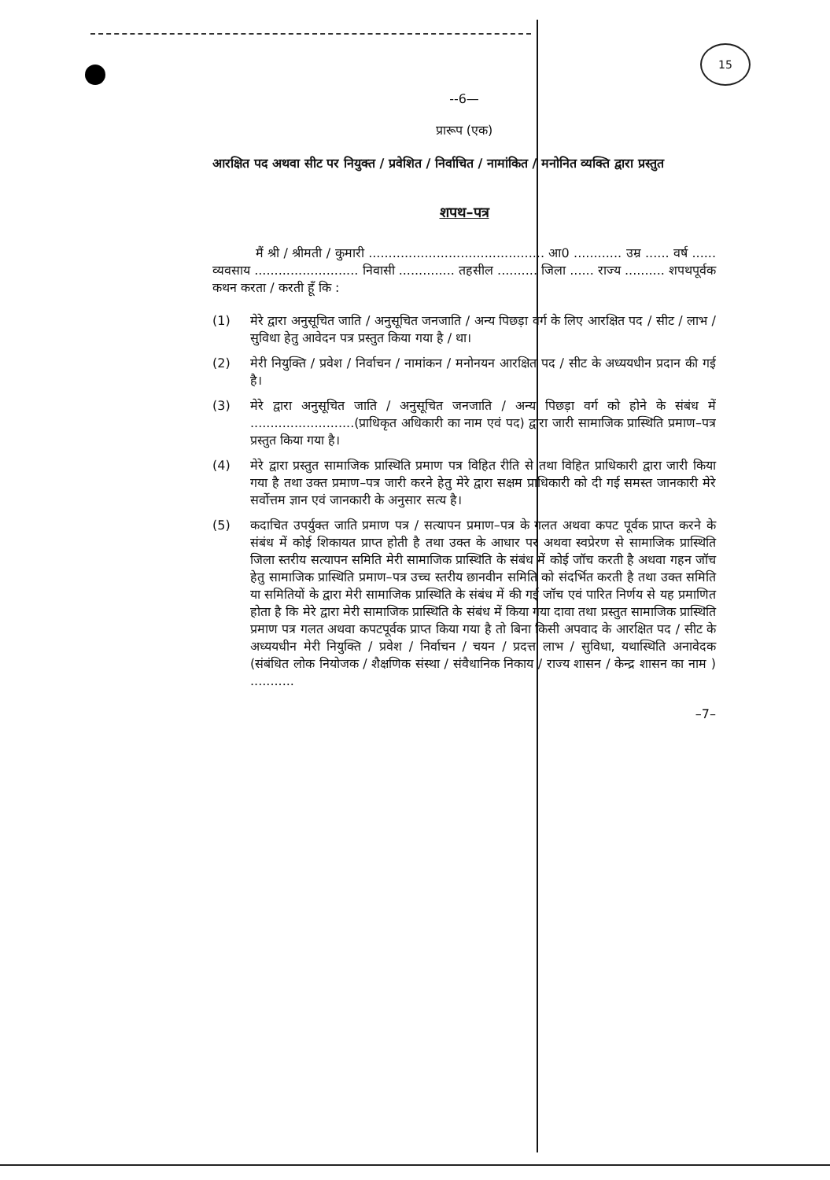15
--6—
प्रारूप (एक)
आरक्षित पद अथवा सीट पर नियुक्त / प्रवेशित / निर्वाचित / नामांकित / मनोनित व्यक्ति द्वारा प्रस्तुत
शपथ–पत्र
मैं श्री / श्रीमती / कुमारी ............................................ आ0 ............ उम्र ...... वर्ष ...... व्यवसाय .......................... निवासी .............. तहसील .......... जिला ...... राज्य .......... शपथपूर्वक कथन करता / करती हूँ कि :
(1) मेरे द्वारा अनुसूचित जाति / अनुसूचित जनजाति / अन्य पिछड़ा वर्ग के लिए आरक्षित पद / सीट / लाभ / सुविधा हेतु आवेदन पत्र प्रस्तुत किया गया है / था।
(2) मेरी नियुक्ति / प्रवेश / निर्वाचन / नामांकन / मनोनयन आरक्षित पद / सीट के अध्ययधीन प्रदान की गई है।
(3) मेरे द्वारा अनुसूचित जाति / अनुसूचित जनजाति / अन्य पिछड़ा वर्ग को होने के संबंध में ..........................(प्राधिकृत अधिकारी का नाम एवं पद) द्वारा जारी सामाजिक प्रास्थिति प्रमाण–पत्र प्रस्तुत किया गया है।
(4) मेरे द्वारा प्रस्तुत सामाजिक प्रास्थिति प्रमाण पत्र विहित रीति से तथा विहित प्राधिकारी द्वारा जारी किया गया है तथा उक्त प्रमाण–पत्र जारी करने हेतु मेरे द्वारा सक्षम प्राधिकारी को दी गई समस्त जानकारी मेरे सर्वोत्तम ज्ञान एवं जानकारी के अनुसार सत्य है।
(5) कदाचित उपर्युक्त जाति प्रमाण पत्र / सत्यापन प्रमाण–पत्र के गलत अथवा कपट पूर्वक प्राप्त करने के संबंध में कोई शिकायत प्राप्त होती है तथा उक्त के आधार पर अथवा स्वप्रेरण से सामाजिक प्रास्थिति जिला स्तरीय सत्यापन समिति मेरी सामाजिक प्रास्थिति के संबंध में कोई जॉच करती है अथवा गहन जॉच हेतु सामाजिक प्रास्थिति प्रमाण–पत्र उच्च स्तरीय छानवीन समिति को संदर्भित करती है तथा उक्त समिति या समितियों के द्वारा मेरी सामाजिक प्रास्थिति के संबंध में की गई जॉच एवं पारित निर्णय से यह प्रमाणित होता है कि मेरे द्वारा मेरी सामाजिक प्रास्थिति के संबंध में किया गया दावा तथा प्रस्तुत सामाजिक प्रास्थिति प्रमाण पत्र गलत अथवा कपटपूर्वक प्राप्त किया गया है तो बिना किसी अपवाद के आरक्षित पद / सीट के अध्ययधीन मेरी नियुक्ति / प्रवेश / निर्वाचन / चयन / प्रदत्त लाभ / सुविधा, यथास्थिति अनावेदक (संबंधित लोक नियोजक / शैक्षणिक संस्था / संवैधानिक निकाय / राज्य शासन / केन्द्र शासन का नाम ) ...........
–7–